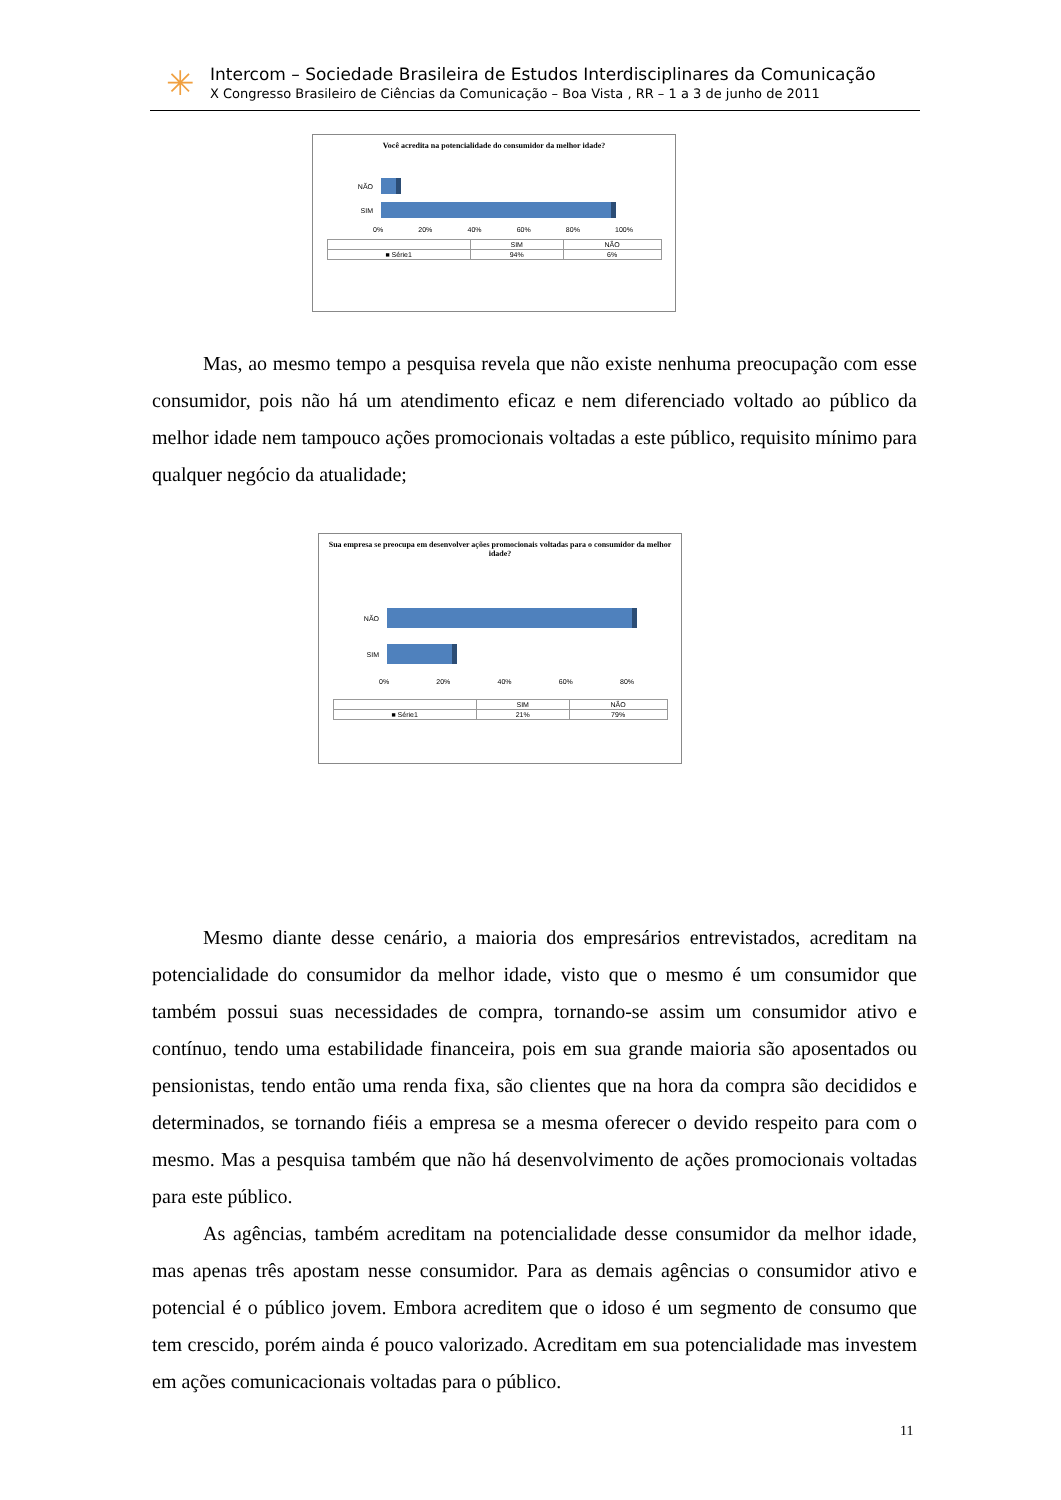✳
Intercom – Sociedade Brasileira de Estudos Interdisciplinares da Comunicação
X Congresso Brasileiro de Ciências da Comunicação – Boa Vista , RR – 1 a 3 de junho de 2011
Você acredita na potencialidade do consumidor da melhor idade?
NÃO
SIM
0% 20% 40% 60% 80% 100%
| | SIM | NÃO |
| --- | --- | --- |
| ■ Série1 | 94% | 6% |
Sua empresa se preocupa em desenvolver ações promocionais voltadas para o consumidor da melhor idade?
NÃO
SIM
0% 20% 40% 60% 80%
| | SIM | NÃO |
| --- | --- | --- |
| ■ Série1 | 21% | 79% |
Mas, ao mesmo tempo a pesquisa revela que não existe nenhuma preocupação com esse consumidor, pois não há um atendimento eficaz e nem diferenciado voltado ao público da melhor idade nem tampouco ações promocionais voltadas a este público, requisito mínimo para qualquer negócio da atualidade;
Mesmo diante desse cenário, a maioria dos empresários entrevistados, acreditam na potencialidade do consumidor da melhor idade, visto que o mesmo é um consumidor que também possui suas necessidades de compra, tornando-se assim um consumidor ativo e contínuo, tendo uma estabilidade financeira, pois em sua grande maioria são aposentados ou pensionistas, tendo então uma renda fixa, são clientes que na hora da compra são decididos e determinados, se tornando fiéis a empresa se a mesma oferecer o devido respeito para com o mesmo. Mas a pesquisa também que não há desenvolvimento de ações promocionais voltadas para este público.
As agências, também acreditam na potencialidade desse consumidor da melhor idade, mas apenas três apostam nesse consumidor. Para as demais agências o consumidor ativo e potencial é o público jovem. Embora acreditem que o idoso é um segmento de consumo que tem crescido, porém ainda é pouco valorizado. Acreditam em sua potencialidade mas investem em ações comunicacionais voltadas para o público.
11